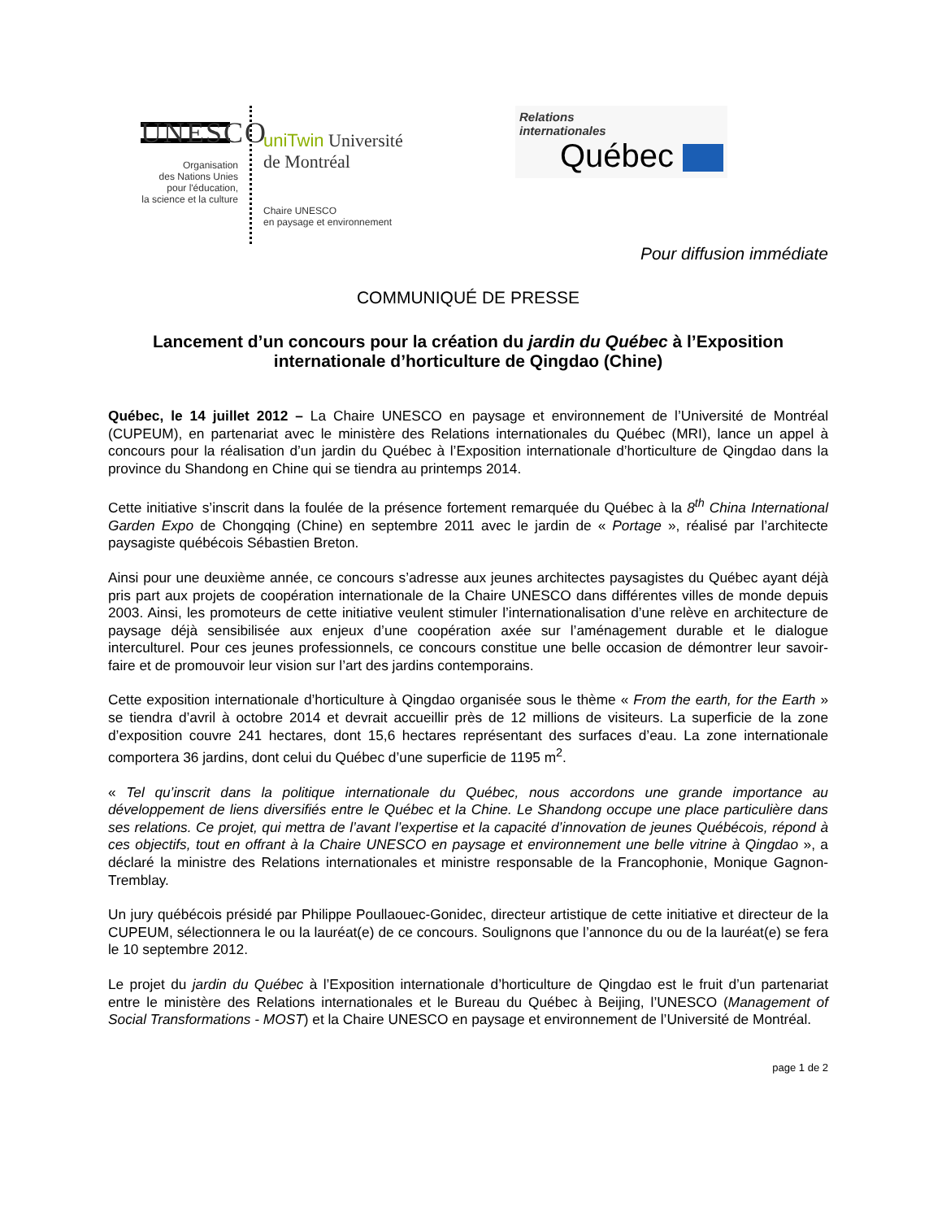UNESCO
Organisation
des Nations Unies
pour l'éducation,
la science et la culture
uniTwin Université
de Montréal
Chaire UNESCO
en paysage et environnement
Relations
internationales
Québec
Pour diffusion immédiate
COMMUNIQUÉ DE PRESSE
Lancement d’un concours pour la création du jardin du Québec à l’Exposition internationale d’horticulture de Qingdao (Chine)
Québec, le 14 juillet 2012 – La Chaire UNESCO en paysage et environnement de l’Université de Montréal (CUPEUM), en partenariat avec le ministère des Relations internationales du Québec (MRI), lance un appel à concours pour la réalisation d’un jardin du Québec à l’Exposition internationale d’horticulture de Qingdao dans la province du Shandong en Chine qui se tiendra au printemps 2014.
Cette initiative s’inscrit dans la foulée de la présence fortement remarquée du Québec à la 8<sup>th</sup> China International Garden Expo de Chongqing (Chine) en septembre 2011 avec le jardin de « Portage », réalisé par l’architecte paysagiste québécois Sébastien Breton.
Ainsi pour une deuxième année, ce concours s’adresse aux jeunes architectes paysagistes du Québec ayant déjà pris part aux projets de coopération internationale de la Chaire UNESCO dans différentes villes de monde depuis 2003. Ainsi, les promoteurs de cette initiative veulent stimuler l’internationalisation d’une relève en architecture de paysage déjà sensibilisée aux enjeux d’une coopération axée sur l’aménagement durable et le dialogue interculturel. Pour ces jeunes professionnels, ce concours constitue une belle occasion de démontrer leur savoir-faire et de promouvoir leur vision sur l’art des jardins contemporains.
Cette exposition internationale d’horticulture à Qingdao organisée sous le thème « From the earth, for the Earth » se tiendra d’avril à octobre 2014 et devrait accueillir près de 12 millions de visiteurs. La superficie de la zone d’exposition couvre 241 hectares, dont 15,6 hectares représentant des surfaces d’eau. La zone internationale comportera 36 jardins, dont celui du Québec d’une superficie de 1195 m<sup>2</sup>.
« Tel qu’inscrit dans la politique internationale du Québec, nous accordons une grande importance au développement de liens diversifiés entre le Québec et la Chine. Le Shandong occupe une place particulière dans ses relations. Ce projet, qui mettra de l’avant l’expertise et la capacité d’innovation de jeunes Québécois, répond à ces objectifs, tout en offrant à la Chaire UNESCO en paysage et environnement une belle vitrine à Qingdao », a déclaré la ministre des Relations internationales et ministre responsable de la Francophonie, Monique Gagnon-Tremblay.
Un jury québécois présidé par Philippe Poullaouec-Gonidec, directeur artistique de cette initiative et directeur de la CUPEUM, sélectionnera le ou la lauréat(e) de ce concours. Soulignons que l’annonce du ou de la lauréat(e) se fera le 10 septembre 2012.
Le projet du jardin du Québec à l’Exposition internationale d’horticulture de Qingdao est le fruit d’un partenariat entre le ministère des Relations internationales et le Bureau du Québec à Beijing, l’UNESCO (Management of Social Transformations - MOST) et la Chaire UNESCO en paysage et environnement de l’Université de Montréal.
page 1 de 2